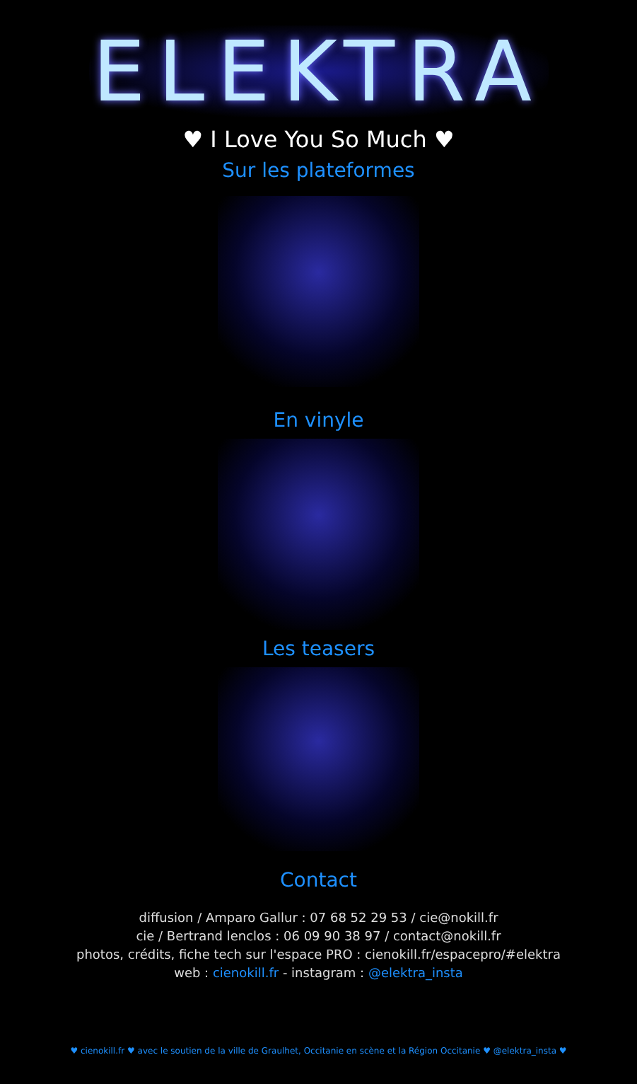ELEKTRA
♥ I Love You So Much ♥
Sur les plateformes
En vinyle
Les teasers
Contact
diffusion / Amparo Gallur : 07 68 52 29 53 / cie@nokill.fr
cie / Bertrand lenclos : 06 09 90 38 97 / contact@nokill.fr
photos, crédits, fiche tech sur l'espace PRO : cienokill.fr/espacepro/#elektra
web : cienokill.fr - instagram : @elektra_insta
♥ cienokill.fr ♥ avec le soutien de la ville de Graulhet, Occitanie en scène et la Région Occitanie ♥ @elektra_insta ♥